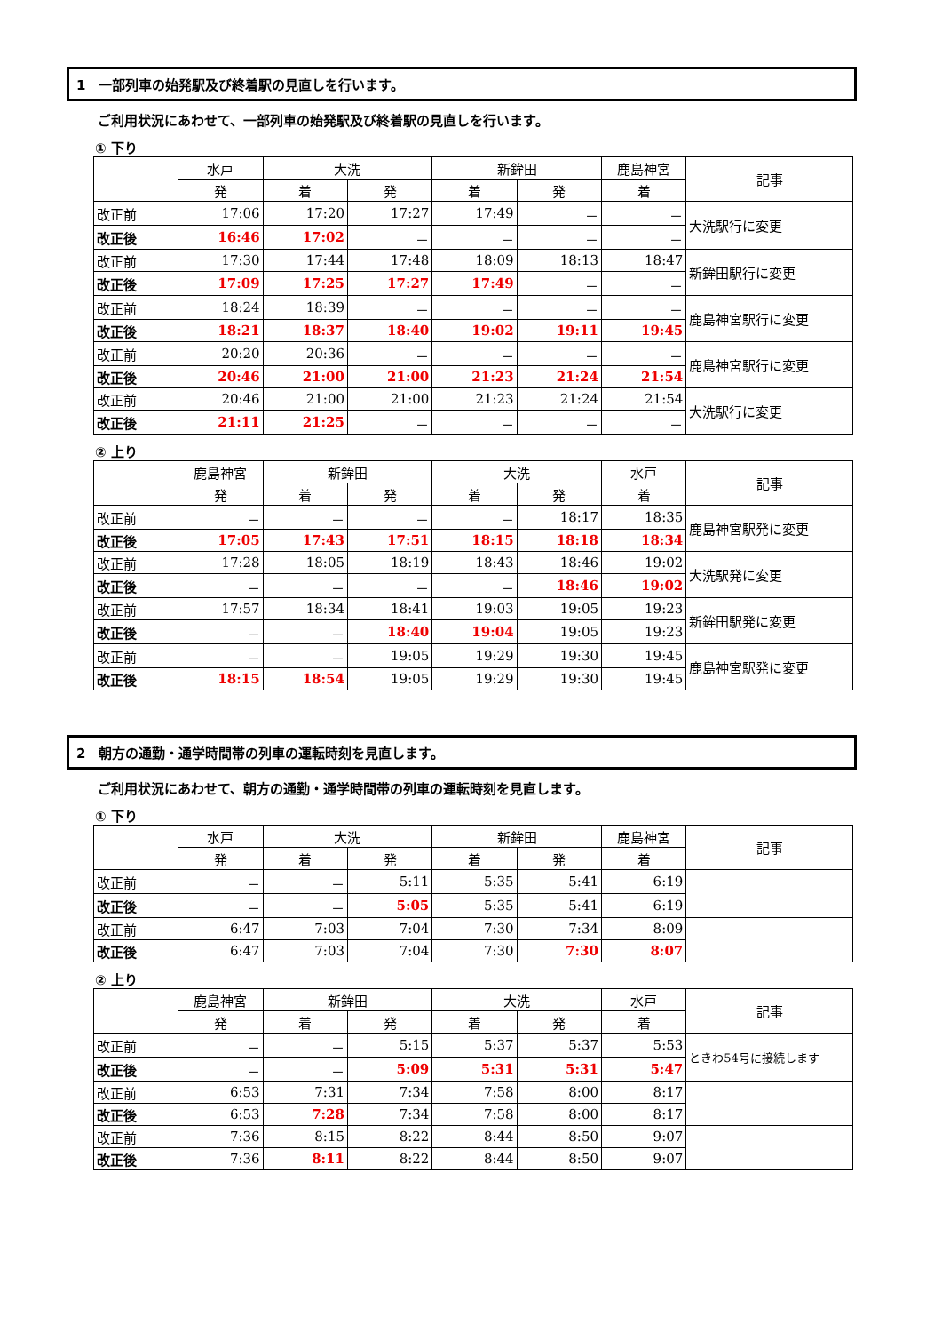1　一部列車の始発駅及び終着駅の見直しを行います。
ご利用状況にあわせて、一部列車の始発駅及び終着駅の見直しを行います。
① 下り
| | 水戸 | 大洗 | | 新鉾田 | | 鹿島神宮 | 記事 |
| --- | --- | --- | --- | --- | --- | --- | --- |
| | 発 | 着 | 発 | 着 | 発 | 着 | |
| 改正前 | 17:06 | 17:20 | 17:27 | 17:49 | － | － | 大洗駅行に変更 |
| 改正後 | 16:46 | 17:02 | － | － | － | － | |
| 改正前 | 17:30 | 17:44 | 17:48 | 18:09 | 18:13 | 18:47 | 新鉾田駅行に変更 |
| 改正後 | 17:09 | 17:25 | 17:27 | 17:49 | － | － | |
| 改正前 | 18:24 | 18:39 | － | － | － | － | 鹿島神宮駅行に変更 |
| 改正後 | 18:21 | 18:37 | 18:40 | 19:02 | 19:11 | 19:45 | |
| 改正前 | 20:20 | 20:36 | － | － | － | － | 鹿島神宮駅行に変更 |
| 改正後 | 20:46 | 21:00 | 21:00 | 21:23 | 21:24 | 21:54 | |
| 改正前 | 20:46 | 21:00 | 21:00 | 21:23 | 21:24 | 21:54 | 大洗駅行に変更 |
| 改正後 | 21:11 | 21:25 | － | － | － | － | |
② 上り
| | 鹿島神宮 | 新鉾田 | | 大洗 | | 水戸 | 記事 |
| --- | --- | --- | --- | --- | --- | --- | --- |
| | 発 | 着 | 発 | 着 | 発 | 着 | |
| 改正前 | － | － | － | － | 18:17 | 18:35 | 鹿島神宮駅発に変更 |
| 改正後 | 17:05 | 17:43 | 17:51 | 18:15 | 18:18 | 18:34 | |
| 改正前 | 17:28 | 18:05 | 18:19 | 18:43 | 18:46 | 19:02 | 大洗駅発に変更 |
| 改正後 | － | － | － | － | 18:46 | 19:02 | |
| 改正前 | 17:57 | 18:34 | 18:41 | 19:03 | 19:05 | 19:23 | 新鉾田駅発に変更 |
| 改正後 | － | － | 18:40 | 19:04 | 19:05 | 19:23 | |
| 改正前 | － | － | 19:05 | 19:29 | 19:30 | 19:45 | 鹿島神宮駅発に変更 |
| 改正後 | 18:15 | 18:54 | 19:05 | 19:29 | 19:30 | 19:45 | |
2　朝方の通勤・通学時間帯の列車の運転時刻を見直します。
ご利用状況にあわせて、朝方の通勤・通学時間帯の列車の運転時刻を見直します。
① 下り
| | 水戸 | 大洗 | | 新鉾田 | | 鹿島神宮 | 記事 |
| --- | --- | --- | --- | --- | --- | --- | --- |
| | 発 | 着 | 発 | 着 | 発 | 着 | |
| 改正前 | － | － | 5:11 | 5:35 | 5:41 | 6:19 | |
| 改正後 | － | － | 5:05 | 5:35 | 5:41 | 6:19 | |
| 改正前 | 6:47 | 7:03 | 7:04 | 7:30 | 7:34 | 8:09 | |
| 改正後 | 6:47 | 7:03 | 7:04 | 7:30 | 7:30 | 8:07 | |
② 上り
| | 鹿島神宮 | 新鉾田 | | 大洗 | | 水戸 | 記事 |
| --- | --- | --- | --- | --- | --- | --- | --- |
| | 発 | 着 | 発 | 着 | 発 | 着 | |
| 改正前 | － | － | 5:15 | 5:37 | 5:37 | 5:53 | ときわ54号に接続します |
| 改正後 | － | － | 5:09 | 5:31 | 5:31 | 5:47 | |
| 改正前 | 6:53 | 7:31 | 7:34 | 7:58 | 8:00 | 8:17 | |
| 改正後 | 6:53 | 7:28 | 7:34 | 7:58 | 8:00 | 8:17 | |
| 改正前 | 7:36 | 8:15 | 8:22 | 8:44 | 8:50 | 9:07 | |
| 改正後 | 7:36 | 8:11 | 8:22 | 8:44 | 8:50 | 9:07 | |